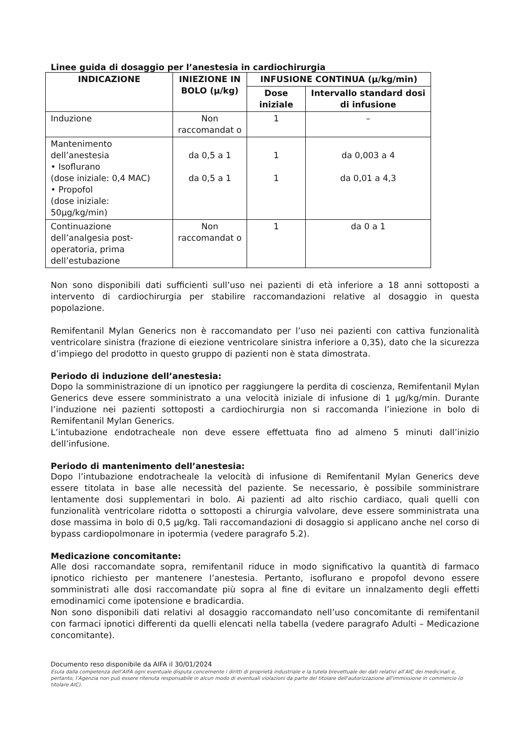Linee guida di dosaggio per l’anestesia in cardiochirurgia
| INDICAZIONE | INIEZIONE IN BOLO (μ/kg) | INFUSIONE CONTINUA (μ/kg/min) | |
| --- | --- | --- | --- |
| | | Dose iniziale | Intervallo standard dosi di infusione |
| Induzione | Non raccomandat o | 1 | – |
| Mantenimento dell’anestesia • Isoflurano (dose iniziale: 0,4 MAC) • Propofol (dose iniziale: 50μg/kg/min) | da 0,5 a 1 da 0,5 a 1 | 1 1 | da 0,003 a 4 da 0,01 a 4,3 |
| Continuazione dell’analgesia post-operatoria, prima dell’estubazione | Non raccomandat o | 1 | da 0 a 1 |
Non sono disponibili dati sufficienti sull’uso nei pazienti di età inferiore a 18 anni sottoposti a intervento di cardiochirurgia per stabilire raccomandazioni relative al dosaggio in questa popolazione.
Remifentanil Mylan Generics non è raccomandato per l’uso nei pazienti con cattiva funzionalità ventricolare sinistra (frazione di eiezione ventricolare sinistra inferiore a 0,35), dato che la sicurezza d’impiego del prodotto in questo gruppo di pazienti non è stata dimostrata.
Periodo di induzione dell’anestesia:
Dopo la somministrazione di un ipnotico per raggiungere la perdita di coscienza, Remifentanil Mylan Generics deve essere somministrato a una velocità iniziale di infusione di 1 μg/kg/min. Durante l’induzione nei pazienti sottoposti a cardiochirurgia non si raccomanda l’iniezione in bolo di Remifentanil Mylan Generics.
L’intubazione endotracheale non deve essere effettuata fino ad almeno 5 minuti dall’inizio dell’infusione.
Periodo di mantenimento dell’anestesia:
Dopo l’intubazione endotracheale la velocità di infusione di Remifentanil Mylan Generics deve essere titolata in base alle necessità del paziente. Se necessario, è possibile somministrare lentamente dosi supplementari in bolo. Ai pazienti ad alto rischio cardiaco, quali quelli con funzionalità ventricolare ridotta o sottoposti a chirurgia valvolare, deve essere somministrata una dose massima in bolo di 0,5 μg/kg. Tali raccomandazioni di dosaggio si applicano anche nel corso di bypass cardiopolmonare in ipotermia (vedere paragrafo 5.2).
Medicazione concomitante:
Alle dosi raccomandate sopra, remifentanil riduce in modo significativo la quantità di farmaco ipnotico richiesto per mantenere l’anestesia. Pertanto, isoflurano e propofol devono essere somministrati alle dosi raccomandate più sopra al fine di evitare un innalzamento degli effetti emodinamici come ipotensione e bradicardia.
Non sono disponibili dati relativi al dosaggio raccomandato nell’uso concomitante di remifentanil con farmaci ipnotici differenti da quelli elencati nella tabella (vedere paragrafo Adulti – Medicazione concomitante).
Documento reso disponibile da AIFA il 30/01/2024
Esula dalla competenza dell’AIFA ogni eventuale disputa concernente i diritti di proprietà industriale e la tutela brevettuale dei dati relativi all’AIC dei medicinali e, pertanto, l’Agenzia non può essere ritenuta responsabile in alcun modo di eventuali violazioni da parte del titolare dell'autorizzazione all'immissione in commercio (o titolare AIC).